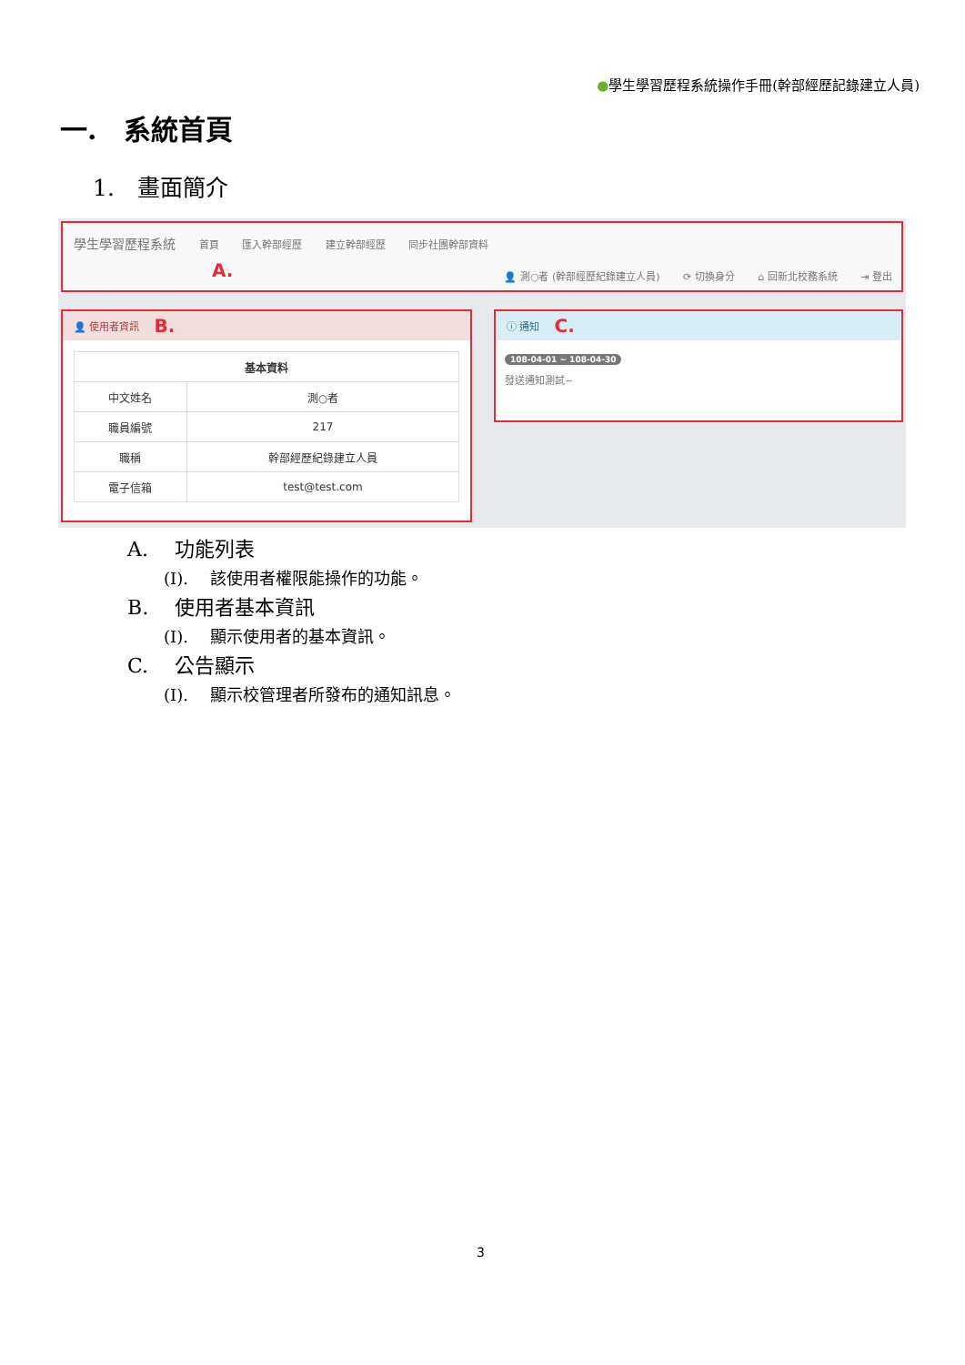●學生學習歷程系統操作手冊(幹部經歷記錄建立人員)
一.　系統首頁
1.　畫面簡介
學生學習歷程系統 首頁 匯入幹部經歷 建立幹部經歷 同步社團幹部資料
A.
👤 測○者 (幹部經歷紀錄建立人員) ⟳ 切換身分 ⌂ 回新北校務系統 ⇥ 登出
👤 使用者資訊 B.
| 基本資料 | |
| --- | --- |
| 中文姓名 | 測○者 |
| 職員編號 | 217 |
| 職稱 | 幹部經歷紀錄建立人員 |
| 電子信箱 | test@test.com |
ⓘ 通知 C.
108-04-01 ~ 108-04-30
發送通知測試~
A.　 功能列表
(I).　 該使用者權限能操作的功能。
B.　 使用者基本資訊
(I).　 顯示使用者的基本資訊。
C.　 公告顯示
(I).　 顯示校管理者所發布的通知訊息。
3